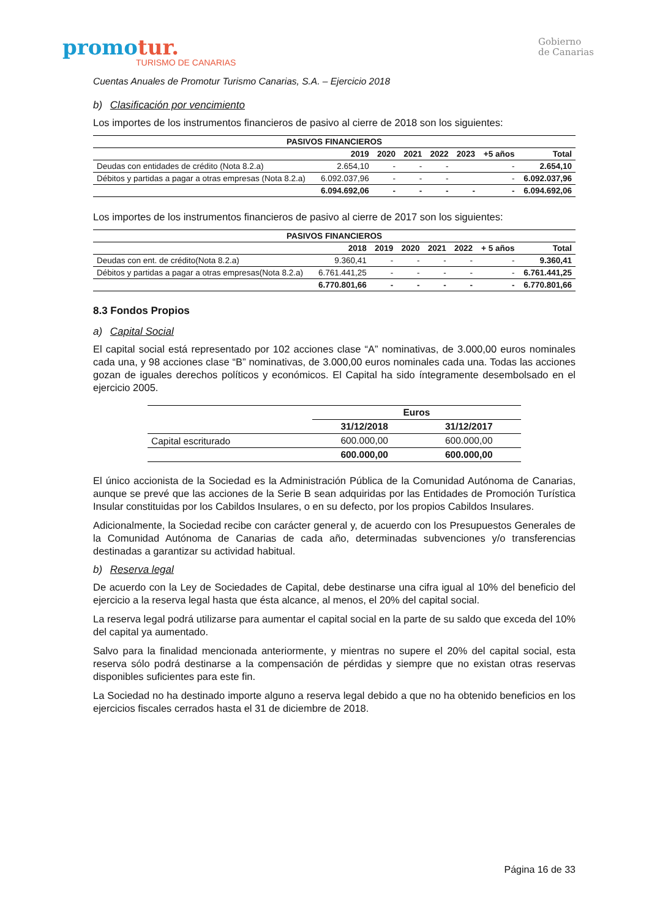promotur.
TURISMO DE CANARIAS
Gobierno
de Canarias
Cuentas Anuales de Promotur Turismo Canarias, S.A. – Ejercicio 2018
b) Clasificación por vencimiento
Los importes de los instrumentos financieros de pasivo al cierre de 2018 son los siguientes:
| PASIVOS FINANCIEROS | | | | | | | |
| --- | --- | --- | --- | --- | --- | --- | --- |
| | 2019 | 2020 | 2021 | 2022 | 2023 | +5 años | Total |
| Deudas con entidades de crédito (Nota 8.2.a) | 2.654,10 | - | - | - | | - | 2.654,10 |
| Débitos y partidas a pagar a otras empresas (Nota 8.2.a) | 6.092.037,96 | - | - | - | | - | 6.092.037,96 |
| | 6.094.692,06 | - | - | - | - | - | 6.094.692,06 |
Los importes de los instrumentos financieros de pasivo al cierre de 2017 son los siguientes:
| PASIVOS FINANCIEROS | | | | | | | |
| --- | --- | --- | --- | --- | --- | --- | --- |
| | 2018 | 2019 | 2020 | 2021 | 2022 | + 5 años | Total |
| Deudas con ent. de crédito(Nota 8.2.a) | 9.360,41 | - | - | - | - | - | 9.360,41 |
| Débitos y partidas a pagar a otras empresas(Nota 8.2.a) | 6.761.441,25 | - | - | - | - | - | 6.761.441,25 |
| | 6.770.801,66 | - | - | - | - | - | 6.770.801,66 |
8.3 Fondos Propios
a) Capital Social
El capital social está representado por 102 acciones clase “A” nominativas, de 3.000,00 euros nominales cada una, y 98 acciones clase “B” nominativas, de 3.000,00 euros nominales cada una. Todas las acciones gozan de iguales derechos políticos y económicos. El Capital ha sido íntegramente desembolsado en el ejercicio 2005.
| | Euros | |
| --- | --- | --- |
| | 31/12/2018 | 31/12/2017 |
| Capital escriturado | 600.000,00 | 600.000,00 |
| | 600.000,00 | 600.000,00 |
El único accionista de la Sociedad es la Administración Pública de la Comunidad Autónoma de Canarias, aunque se prevé que las acciones de la Serie B sean adquiridas por las Entidades de Promoción Turística Insular constituidas por los Cabildos Insulares, o en su defecto, por los propios Cabildos Insulares.
Adicionalmente, la Sociedad recibe con carácter general y, de acuerdo con los Presupuestos Generales de la Comunidad Autónoma de Canarias de cada año, determinadas subvenciones y/o transferencias destinadas a garantizar su actividad habitual.
b) Reserva legal
De acuerdo con la Ley de Sociedades de Capital, debe destinarse una cifra igual al 10% del beneficio del ejercicio a la reserva legal hasta que ésta alcance, al menos, el 20% del capital social.
La reserva legal podrá utilizarse para aumentar el capital social en la parte de su saldo que exceda del 10% del capital ya aumentado.
Salvo para la finalidad mencionada anteriormente, y mientras no supere el 20% del capital social, esta reserva sólo podrá destinarse a la compensación de pérdidas y siempre que no existan otras reservas disponibles suficientes para este fin.
La Sociedad no ha destinado importe alguno a reserva legal debido a que no ha obtenido beneficios en los ejercicios fiscales cerrados hasta el 31 de diciembre de 2018.
Página 16 de 33